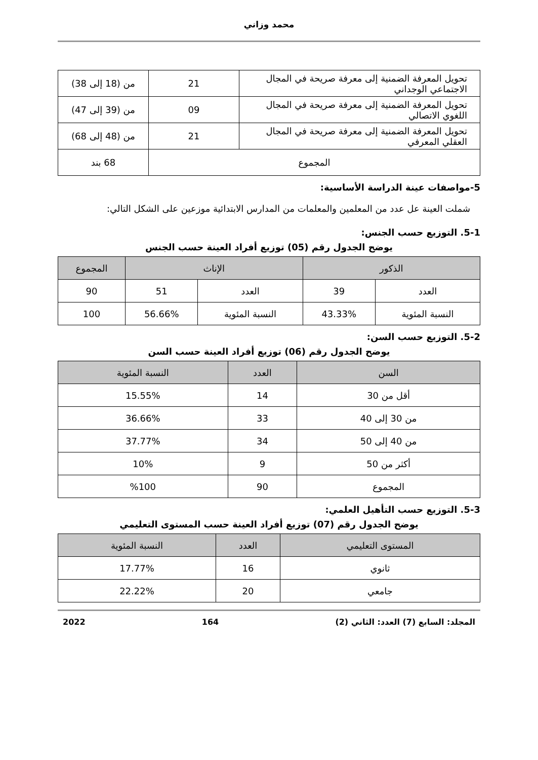محمد وزاني
| تحويل المعرفة الضمنية إلى معرفة صريحة في المجال الاجتماعي الوجداني | 21 | من (18 إلى 38) |
| تحويل المعرفة الضمنية إلى معرفة صريحة في المجال اللغوي الاتصالي | 09 | من (39 إلى 47) |
| تحويل المعرفة الضمنية إلى معرفة صريحة في المجال العقلي المعرفي | 21 | من (48 إلى 68) |
| المجموع | | 68 بند |
5-مواصفات عينة الدراسة الأساسية:
شملت العينة عل عدد من المعلمين والمعلمات من المدارس الابتدائية موزعين على الشكل التالي:
5-1. التوزيع حسب الجنس:
يوضح الجدول رقم (05) توزيع أفراد العينة حسب الجنس
| الذكور | | الإناث | | المجموع |
| --- | --- | --- | --- | --- |
| العدد | 39 | العدد | 51 | 90 |
| النسبة المئوية | 43.33% | النسبة المئوية | 56.66% | 100 |
5-2. التوزيع حسب السن:
يوضح الجدول رقم (06) توزيع أفراد العينة حسب السن
| السن | العدد | النسبة المئوية |
| --- | --- | --- |
| أقل من 30 | 14 | 15.55% |
| من 30 إلى 40 | 33 | 36.66% |
| من 40 إلى 50 | 34 | 37.77% |
| أكثر من 50 | 9 | 10% |
| المجموع | 90 | %100 |
5-3. التوزيع حسب التأهيل العلمي:
يوضح الجدول رقم (07) توزيع أفراد العينة حسب المستوى التعليمي
| المستوى التعليمي | العدد | النسبة المئوية |
| --- | --- | --- |
| ثانوي | 16 | 17.77% |
| جامعي | 20 | 22.22% |
المجلد: السابع (7) العدد: الثاني (2) 164 2022